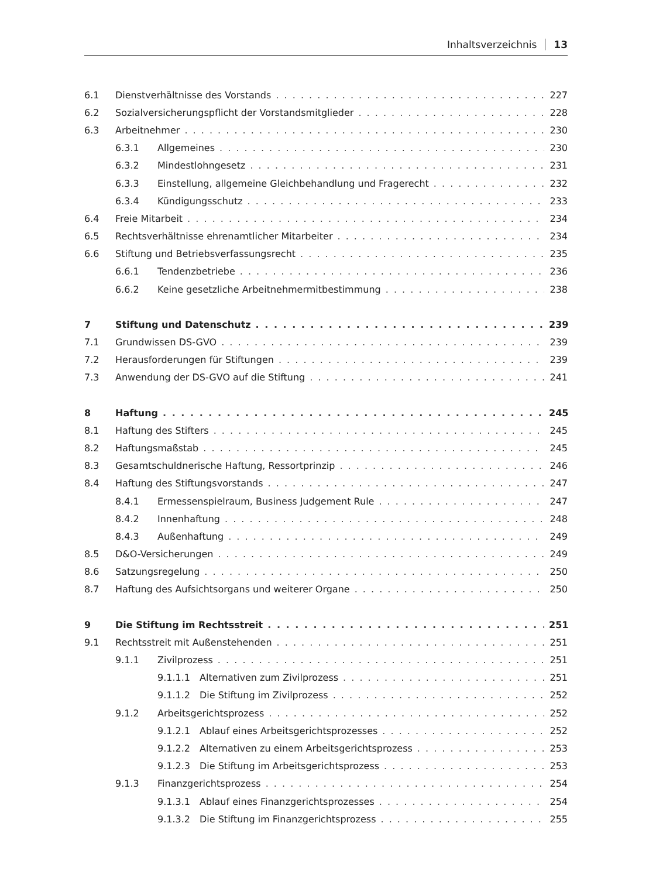Inhaltsverzeichnis 13
6.1 Dienstverhältnisse des Vorstands 227
6.2 Sozialversicherungspflicht der Vorstandsmitglieder 228
6.3 Arbeitnehmer 230
6.3.1 Allgemeines 230
6.3.2 Mindestlohngesetz 231
6.3.3 Einstellung, allgemeine Gleichbehandlung und Fragerecht 232
6.3.4 Kündigungsschutz 233
6.4 Freie Mitarbeit 234
6.5 Rechtsverhältnisse ehrenamtlicher Mitarbeiter 234
6.6 Stiftung und Betriebsverfassungsrecht 235
6.6.1 Tendenzbetriebe 236
6.6.2 Keine gesetzliche Arbeitnehmermitbestimmung 238
7 Stiftung und Datenschutz 239
7.1 Grundwissen DS-GVO 239
7.2 Herausforderungen für Stiftungen 239
7.3 Anwendung der DS-GVO auf die Stiftung 241
8 Haftung 245
8.1 Haftung des Stifters 245
8.2 Haftungsmaßstab 245
8.3 Gesamtschuldnerische Haftung, Ressortprinzip 246
8.4 Haftung des Stiftungsvorstands 247
8.4.1 Ermessenspielraum, Business Judgement Rule 247
8.4.2 Innenhaftung 248
8.4.3 Außenhaftung 249
8.5 D&O-Versicherungen 249
8.6 Satzungsregelung 250
8.7 Haftung des Aufsichtsorgans und weiterer Organe 250
9 Die Stiftung im Rechtsstreit 251
9.1 Rechtsstreit mit Außenstehenden 251
9.1.1 Zivilprozess 251
9.1.1.1 Alternativen zum Zivilprozess 251
9.1.1.2 Die Stiftung im Zivilprozess 252
9.1.2 Arbeitsgerichtsprozess 252
9.1.2.1 Ablauf eines Arbeitsgerichtsprozesses 252
9.1.2.2 Alternativen zu einem Arbeitsgerichtsprozess 253
9.1.2.3 Die Stiftung im Arbeitsgerichtsprozess 253
9.1.3 Finanzgerichtsprozess 254
9.1.3.1 Ablauf eines Finanzgerichtsprozesses 254
9.1.3.2 Die Stiftung im Finanzgerichtsprozess 255